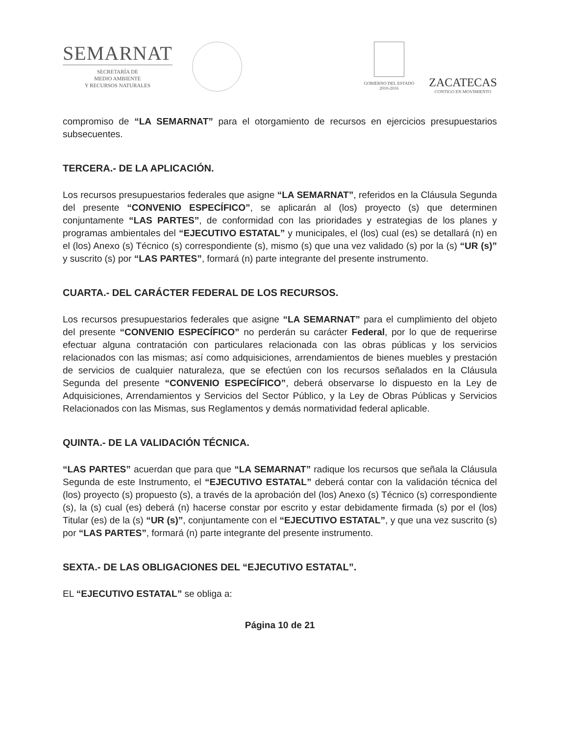SEMARNAT
SECRETARÍA DE
MEDIO AMBIENTE
Y RECURSOS NATURALES
GOBIERNO DEL ESTADO
2010-2016
ZACATECAS
CONTIGO EN MOVIMIENTO
compromiso de “LA SEMARNAT” para el otorgamiento de recursos en ejercicios presupuestarios subsecuentes.
TERCERA.- DE LA APLICACIÓN.
Los recursos presupuestarios federales que asigne “LA SEMARNAT”, referidos en la Cláusula Segunda del presente “CONVENIO ESPECÍFICO”, se aplicarán al (los) proyecto (s) que determinen conjuntamente “LAS PARTES”, de conformidad con las prioridades y estrategias de los planes y programas ambientales del “EJECUTIVO ESTATAL” y municipales, el (los) cual (es) se detallará (n) en el (los) Anexo (s) Técnico (s) correspondiente (s), mismo (s) que una vez validado (s) por la (s) “UR (s)” y suscrito (s) por “LAS PARTES”, formará (n) parte integrante del presente instrumento.
CUARTA.- DEL CARÁCTER FEDERAL DE LOS RECURSOS.
Los recursos presupuestarios federales que asigne “LA SEMARNAT” para el cumplimiento del objeto del presente “CONVENIO ESPECÍFICO” no perderán su carácter Federal, por lo que de requerirse efectuar alguna contratación con particulares relacionada con las obras públicas y los servicios relacionados con las mismas; así como adquisiciones, arrendamientos de bienes muebles y prestación de servicios de cualquier naturaleza, que se efectúen con los recursos señalados en la Cláusula Segunda del presente “CONVENIO ESPECÍFICO”, deberá observarse lo dispuesto en la Ley de Adquisiciones, Arrendamientos y Servicios del Sector Público, y la Ley de Obras Públicas y Servicios Relacionados con las Mismas, sus Reglamentos y demás normatividad federal aplicable.
QUINTA.- DE LA VALIDACIÓN TÉCNICA.
“LAS PARTES” acuerdan que para que “LA SEMARNAT” radique los recursos que señala la Cláusula Segunda de este Instrumento, el “EJECUTIVO ESTATAL” deberá contar con la validación técnica del (los) proyecto (s) propuesto (s), a través de la aprobación del (los) Anexo (s) Técnico (s) correspondiente (s), la (s) cual (es) deberá (n) hacerse constar por escrito y estar debidamente firmada (s) por el (los) Titular (es) de la (s) “UR (s)”, conjuntamente con el “EJECUTIVO ESTATAL”, y que una vez suscrito (s) por “LAS PARTES”, formará (n) parte integrante del presente instrumento.
SEXTA.- DE LAS OBLIGACIONES DEL “EJECUTIVO ESTATAL”.
EL “EJECUTIVO ESTATAL” se obliga a:
Página 10 de 21